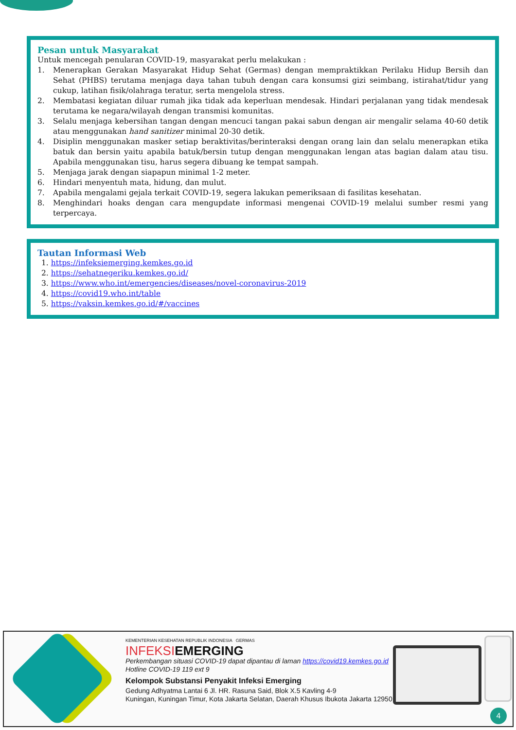Pesan untuk Masyarakat
Untuk mencegah penularan COVID-19, masyarakat perlu melakukan :
1. Menerapkan Gerakan Masyarakat Hidup Sehat (Germas) dengan mempraktikkan Perilaku Hidup Bersih dan Sehat (PHBS) terutama menjaga daya tahan tubuh dengan cara konsumsi gizi seimbang, istirahat/tidur yang cukup, latihan fisik/olahraga teratur, serta mengelola stress.
2. Membatasi kegiatan diluar rumah jika tidak ada keperluan mendesak. Hindari perjalanan yang tidak mendesak terutama ke negara/wilayah dengan transmisi komunitas.
3. Selalu menjaga kebersihan tangan dengan mencuci tangan pakai sabun dengan air mengalir selama 40-60 detik atau menggunakan hand sanitizer minimal 20-30 detik.
4. Disiplin menggunakan masker setiap beraktivitas/berinteraksi dengan orang lain dan selalu menerapkan etika batuk dan bersin yaitu apabila batuk/bersin tutup dengan menggunakan lengan atas bagian dalam atau tisu. Apabila menggunakan tisu, harus segera dibuang ke tempat sampah.
5. Menjaga jarak dengan siapapun minimal 1-2 meter.
6. Hindari menyentuh mata, hidung, dan mulut.
7. Apabila mengalami gejala terkait COVID-19, segera lakukan pemeriksaan di fasilitas kesehatan.
8. Menghindari hoaks dengan cara mengupdate informasi mengenai COVID-19 melalui sumber resmi yang terpercaya.
Tautan Informasi Web
1. https://infeksiemerging.kemkes.go.id
2. https://sehatnegeriku.kemkes.go.id/
3. https://www.who.int/emergencies/diseases/novel-coronavirus-2019
4. https://covid19.who.int/table
5. https://vaksin.kemkes.go.id/#/vaccines
KEMENTERIAN KESEHATAN REPUBLIK INDONESIA GERMAS
INFEKSIEMERGING
Perkembangan situasi COVID-19 dapat dipantau di laman https://covid19.kemkes.go.id
Hotline COVID-19 119 ext 9
Kelompok Substansi Penyakit Infeksi Emerging
Gedung Adhyatma Lantai 6 Jl. HR. Rasuna Said, Blok X.5 Kavling 4-9
Kuningan, Kuningan Timur, Kota Jakarta Selatan, Daerah Khusus Ibukota Jakarta 12950
4